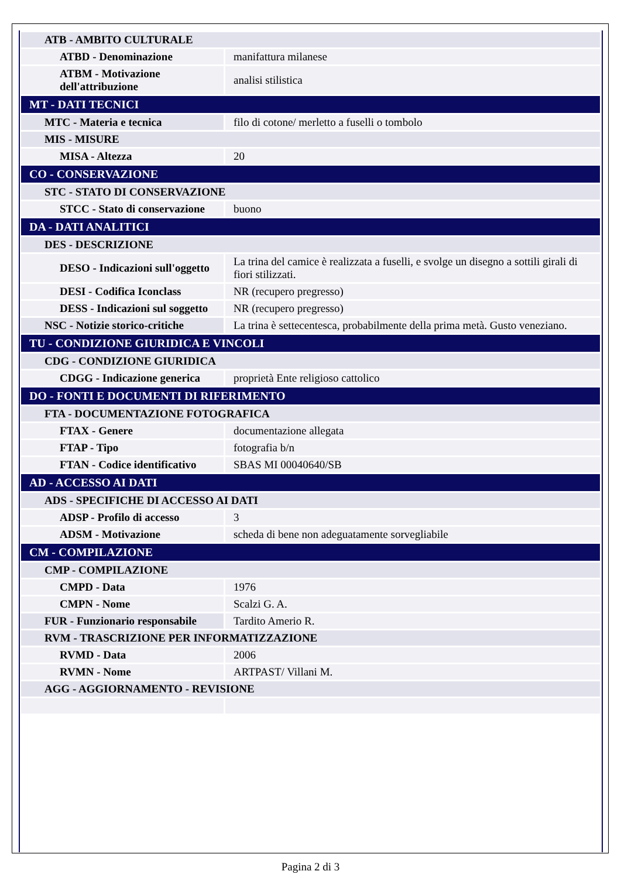| ATB - AMBITO CULTURALE | |
| ATBD - Denominazione | manifattura milanese |
| ATBM - Motivazione dell'attribuzione | analisi stilistica |
| MT - DATI TECNICI | |
| MTC - Materia e tecnica | filo di cotone/ merletto a fuselli o tombolo |
| MIS - MISURE | |
| MISA - Altezza | 20 |
| CO - CONSERVAZIONE | |
| STC - STATO DI CONSERVAZIONE | |
| STCC - Stato di conservazione | buono |
| DA - DATI ANALITICI | |
| DES - DESCRIZIONE | |
| DESO - Indicazioni sull'oggetto | La trina del camice è realizzata a fuselli, e svolge un disegno a sottili girali di fiori stilizzati. |
| DESI - Codifica Iconclass | NR (recupero pregresso) |
| DESS - Indicazioni sul soggetto | NR (recupero pregresso) |
| NSC - Notizie storico-critiche | La trina è settecentesca, probabilmente della prima metà. Gusto veneziano. |
| TU - CONDIZIONE GIURIDICA E VINCOLI | |
| CDG - CONDIZIONE GIURIDICA | |
| CDGG - Indicazione generica | proprietà Ente religioso cattolico |
| DO - FONTI E DOCUMENTI DI RIFERIMENTO | |
| FTA - DOCUMENTAZIONE FOTOGRAFICA | |
| FTAX - Genere | documentazione allegata |
| FTAP - Tipo | fotografia b/n |
| FTAN - Codice identificativo | SBAS MI 00040640/SB |
| AD - ACCESSO AI DATI | |
| ADS - SPECIFICHE DI ACCESSO AI DATI | |
| ADSP - Profilo di accesso | 3 |
| ADSM - Motivazione | scheda di bene non adeguatamente sorvegliabile |
| CM - COMPILAZIONE | |
| CMP - COMPILAZIONE | |
| CMPD - Data | 1976 |
| CMPN - Nome | Scalzi G. A. |
| FUR - Funzionario responsabile | Tardito Amerio R. |
| RVM - TRASCRIZIONE PER INFORMATIZZAZIONE | |
| RVMD - Data | 2006 |
| RVMN - Nome | ARTPAST/ Villani M. |
| AGG - AGGIORNAMENTO - REVISIONE | |
Pagina 2 di 3